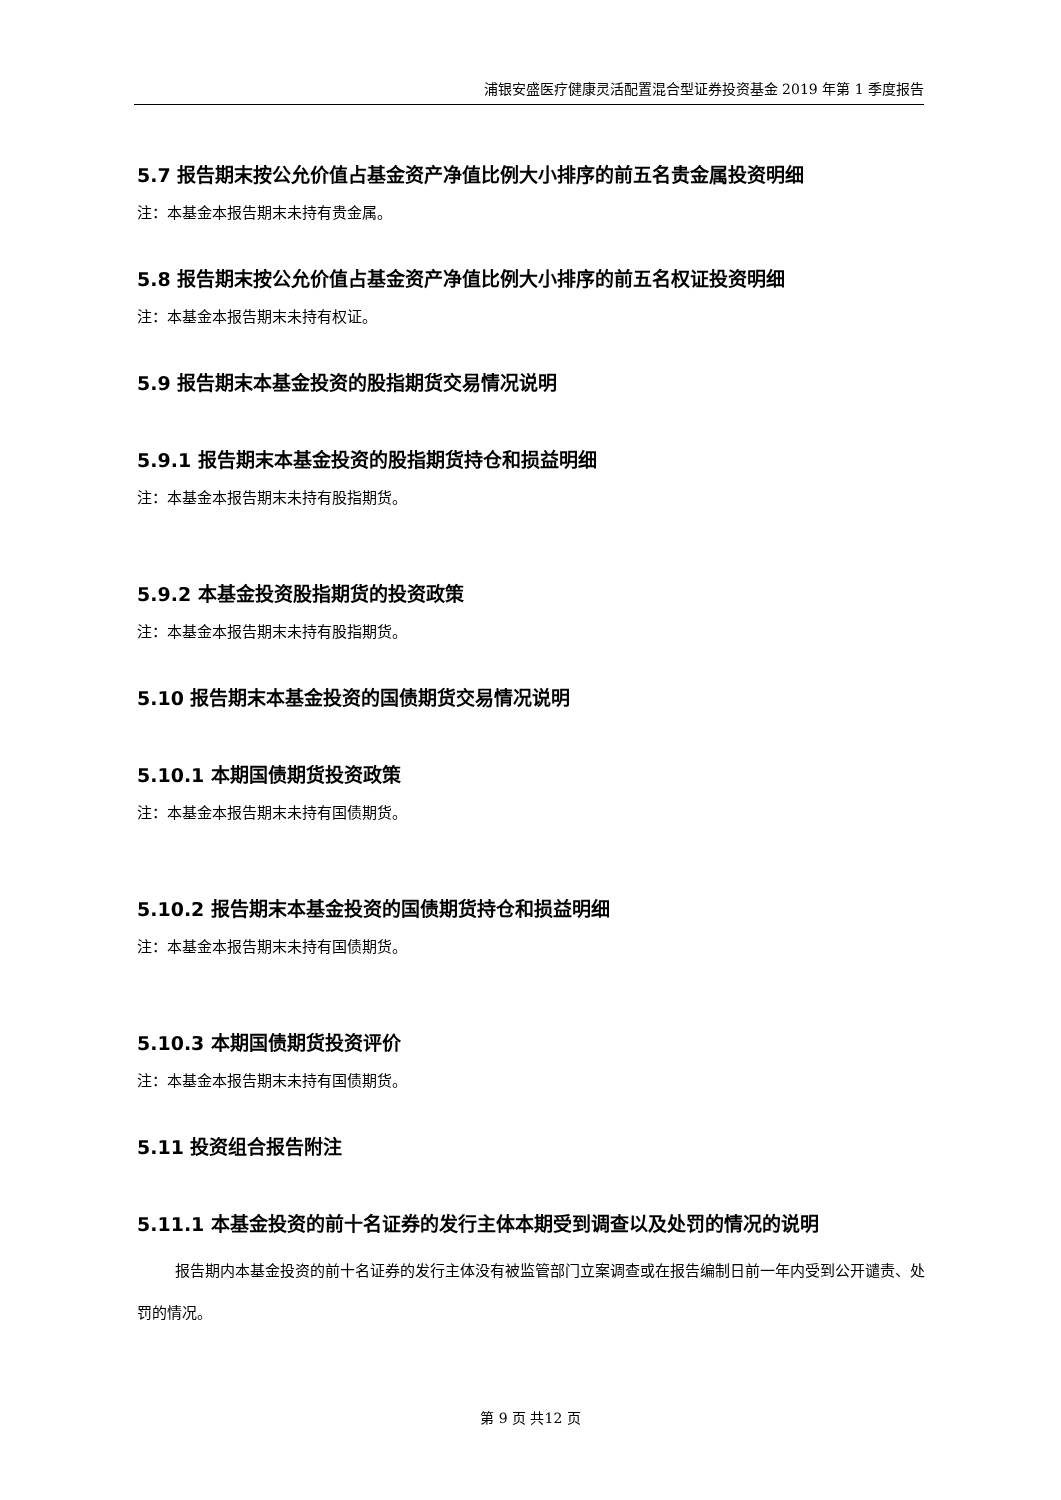浦银安盛医疗健康灵活配置混合型证券投资基金 2019 年第 1 季度报告
5.7 报告期末按公允价值占基金资产净值比例大小排序的前五名贵金属投资明细
注：本基金本报告期末未持有贵金属。
5.8 报告期末按公允价值占基金资产净值比例大小排序的前五名权证投资明细
注：本基金本报告期末未持有权证。
5.9 报告期末本基金投资的股指期货交易情况说明
5.9.1 报告期末本基金投资的股指期货持仓和损益明细
注：本基金本报告期末未持有股指期货。
5.9.2 本基金投资股指期货的投资政策
注：本基金本报告期末未持有股指期货。
5.10 报告期末本基金投资的国债期货交易情况说明
5.10.1 本期国债期货投资政策
注：本基金本报告期末未持有国债期货。
5.10.2 报告期末本基金投资的国债期货持仓和损益明细
注：本基金本报告期末未持有国债期货。
5.10.3 本期国债期货投资评价
注：本基金本报告期末未持有国债期货。
5.11 投资组合报告附注
5.11.1 本基金投资的前十名证券的发行主体本期受到调查以及处罚的情况的说明
报告期内本基金投资的前十名证券的发行主体没有被监管部门立案调查或在报告编制日前一年内受到公开谴责、处罚的情况。
第 9 页 共12 页